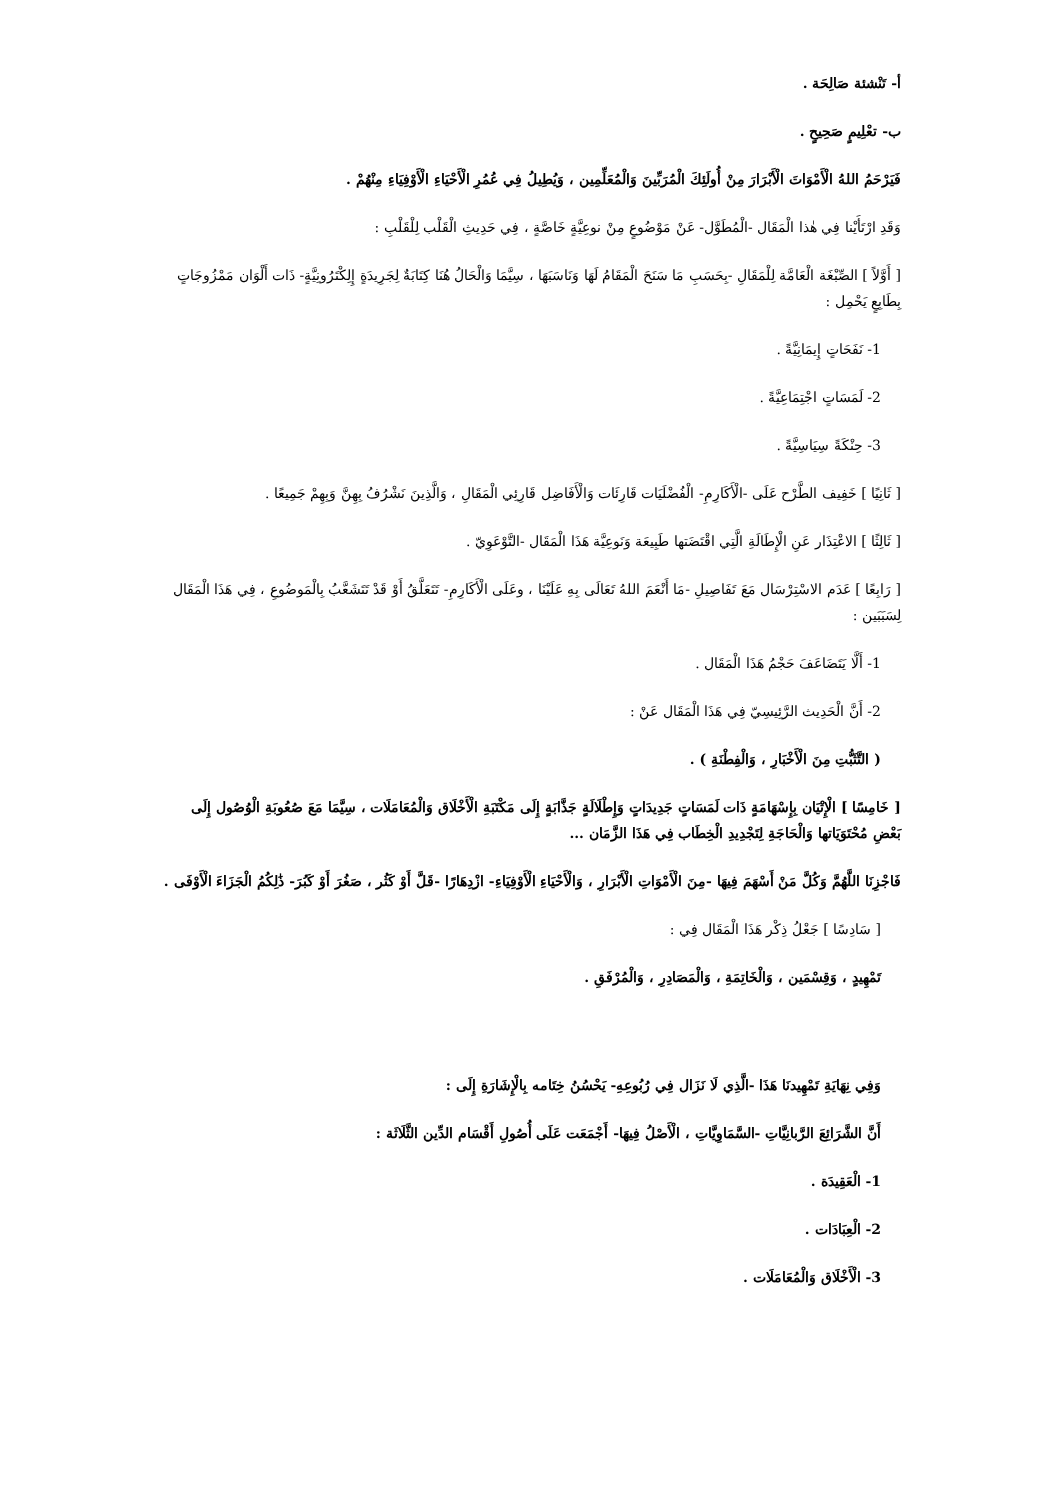أ- تَنْشئة صَالِحَة .
ب- تعْلِيمٍ صَحِيحٍ .
فَيَرْحَمُ اللهُ الْأَمْوَاتَ الْأَبْرَارَ مِنْ أُولَئِكَ الْمُرَبِّينَ وَالْمُعَلِّمِين ، وَيُطِيلُ فِي عُمُرِ الْأَحْيَاءِ الْأَوْفِيَاءِ مِنْهُمْ .
وَقَدِ ارْتَأَيْنا فِي هٰذا الْمَقَال -الْمُطَوَّل- عَنْ مَوْضُوعٍ مِنْ نوعِيَّةٍ خَاصَّةٍ ، فِي حَدِيثِ الْقَلْب لِلْقَلْبِ :
[ أَوَّلاً ] الصِّبْغَة الْعَامَّة لِلْمَقَالِ -بِحَسَبِ مَا سَنَحَ الْمَقَامُ لَهَا وَنَاسَبَهَا ، سِيَّمَا وَالْحَالُ هُنَا كِتَابَةٌ لِجَرِيدَةٍ إِلِكْتَرُونِيَّةٍ- ذَات أَلْوَان مَمْزُوجَاتٍ بِطَابِعٍ يَحْمِل :
1- نَفَحَاتٍ إِيمَانِيَّةً .
2- لَمَسَاتٍ اجْتِمَاعِيَّةً .
3- حِنْكَةً سِيَاسِيَّةً .
[ ثَانِيًا ] خَفِيف الطَّرْح عَلَى -الْأَكَارِمِ- الْفُضْلَيَات قَارِئَات وَالْأَفَاضِل قَارِئِي الْمَقَالِ ، وَالَّذِينَ نَشْرُفُ بِهِنَّ وَبِهِمْ جَمِيعًا .
[ ثَالِثًا ] الاعْتِذَار عَنِ الْإِطَالَةِ الَّتِي اقْتَضَتها طَبِيعَة وَنَوعِيَّة هَذَا الْمَقَال -التَّوْعَوِيّ .
[ رَابِعًا ] عَدَم الاسْتِرْسَال مَعَ تَفَاصِيلِ -مَا أَنْعَمَ اللهُ تَعَالَى بِهِ عَلَيْنَا ، وعَلَى الْأَكَارِمِ- تَتَعَلَّقُ أَوْ قَدْ تَتَشَعَّبُ بِالْمَوضُوعِ ، فِي هَذَا الْمَقَال لِسَبَبَين :
1- أَلَّا يَتَضَاعَفَ حَجْمُ هَذَا الْمَقَال .
2- أَنَّ الْحَدِيث الرَّئِيسِيّ فِي هَذَا الْمَقَال عَنْ :
( التَّثَبُّتِ مِنَ الْأَخْبَارِ ، وَالْفِطْنَةِ ) .
[ خَامِسًا ] الْإِتْيَان بِإِسْهَامَةٍ ذَات لَمَسَاتٍ جَدِيدَاتٍ وَإِطْلَالَةٍ جَذَّابَةٍ إِلَى مَكْتَبَةِ الْأَخْلَاق وَالْمُعَامَلَات ، سِيَّمَا مَعَ صُعُوبَةِ الْوُصُول إِلَى بَعْضِ مُحْتَوَيَاتها وَالْحَاجَةِ لِتَجْدِيدِ الْخِطَاب فِي هَذَا الزَّمَان ...
فَاجْزِنَا اللَّهُمَّ وَكُلَّ مَنْ أَسْهَمَ فِيهَا -مِنَ الْأَمْوَاتِ الْأَبْرَارِ ، وَالْأَحْيَاءِ الْأَوْفِيَاءِ- ازْدِهَارًا -قَلَّ أَوْ كَثُر ، صَغُرَ أَوْ كَبُرَ- ذَٰلِكُمُ الْجَزَاءَ الْأَوْفَى .
[ سَادِسًا ] جَعْلُ ذِكْر هَذَا الْمَقَال فِي :
تَمْهِيدٍ ، وَقِسْمَين ، وَالْخَاتِمَةِ ، وَالْمَصَادِرِ ، وَالْمُرْفَقِ .
وَفِي نِهَايَةِ تَمْهِيدنَا هَذَا -الَّذِي لَا نَزَال فِي رُبُوعِهِ- يَحْسُنُ خِتَامه بِالْإِشَارَةِ إِلَى :
أَنَّ الشَّرَائِعَ الرَّبانِيَّاتِ -السَّمَاوِيَّاتِ ، الْأَصْلُ فِيهَا- أَجْمَعَت عَلَى أُصُولِ أَقْسَام الدِّين الثَّلَاثَة :
1- الْعَقِيدَة .
2- الْعِبَادَات .
3- الْأَخْلَاق وَالْمُعَامَلَات .